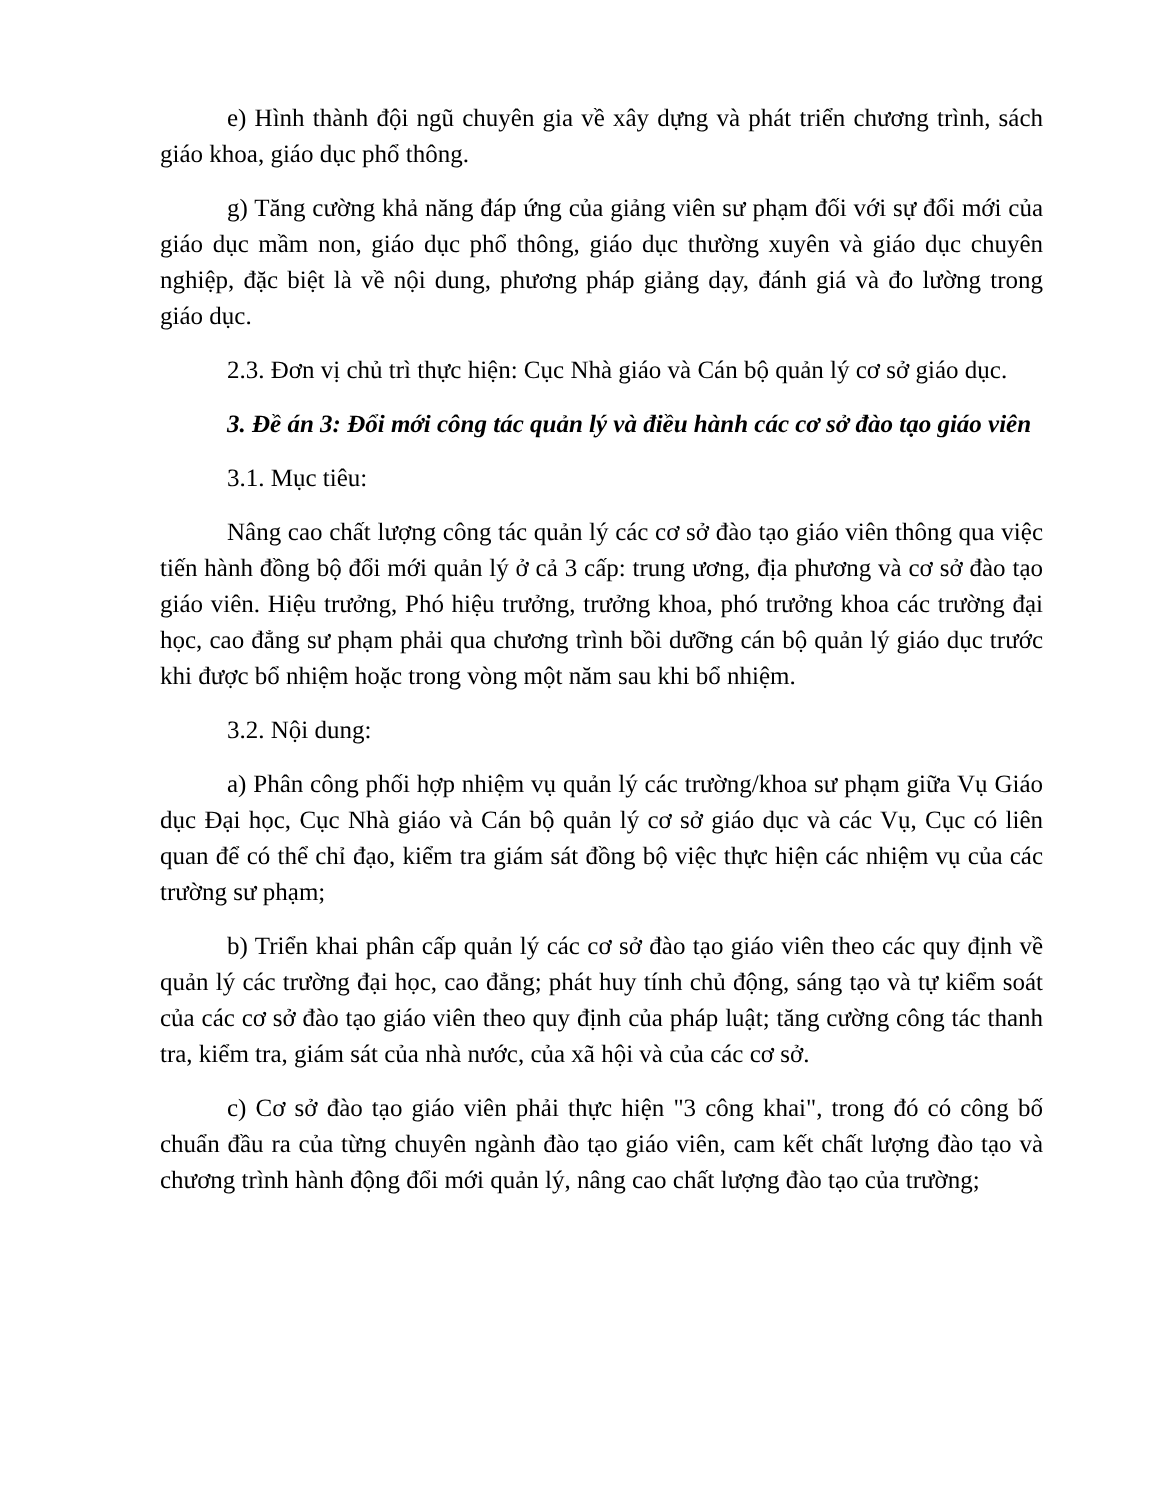e) Hình thành đội ngũ chuyên gia về xây dựng và phát triển chương trình, sách giáo khoa, giáo dục phổ thông.
g) Tăng cường khả năng đáp ứng của giảng viên sư phạm đối với sự đổi mới của giáo dục mầm non, giáo dục phổ thông, giáo dục thường xuyên và giáo dục chuyên nghiệp, đặc biệt là về nội dung, phương pháp giảng dạy, đánh giá và đo lường trong giáo dục.
2.3. Đơn vị chủ trì thực hiện: Cục Nhà giáo và Cán bộ quản lý cơ sở giáo dục.
3. Đề án 3: Đổi mới công tác quản lý và điều hành các cơ sở đào tạo giáo viên
3.1. Mục tiêu:
Nâng cao chất lượng công tác quản lý các cơ sở đào tạo giáo viên thông qua việc tiến hành đồng bộ đổi mới quản lý ở cả 3 cấp: trung ương, địa phương và cơ sở đào tạo giáo viên. Hiệu trưởng, Phó hiệu trưởng, trưởng khoa, phó trưởng khoa các trường đại học, cao đẳng sư phạm phải qua chương trình bồi dưỡng cán bộ quản lý giáo dục trước khi được bổ nhiệm hoặc trong vòng một năm sau khi bổ nhiệm.
3.2. Nội dung:
a) Phân công phối hợp nhiệm vụ quản lý các trường/khoa sư phạm giữa Vụ Giáo dục Đại học, Cục Nhà giáo và Cán bộ quản lý cơ sở giáo dục và các Vụ, Cục có liên quan để có thể chỉ đạo, kiểm tra giám sát đồng bộ việc thực hiện các nhiệm vụ của các trường sư phạm;
b) Triển khai phân cấp quản lý các cơ sở đào tạo giáo viên theo các quy định về quản lý các trường đại học, cao đẳng; phát huy tính chủ động, sáng tạo và tự kiểm soát của các cơ sở đào tạo giáo viên theo quy định của pháp luật; tăng cường công tác thanh tra, kiểm tra, giám sát của nhà nước, của xã hội và của các cơ sở.
c) Cơ sở đào tạo giáo viên phải thực hiện "3 công khai", trong đó có công bố chuẩn đầu ra của từng chuyên ngành đào tạo giáo viên, cam kết chất lượng đào tạo và chương trình hành động đổi mới quản lý, nâng cao chất lượng đào tạo của trường;